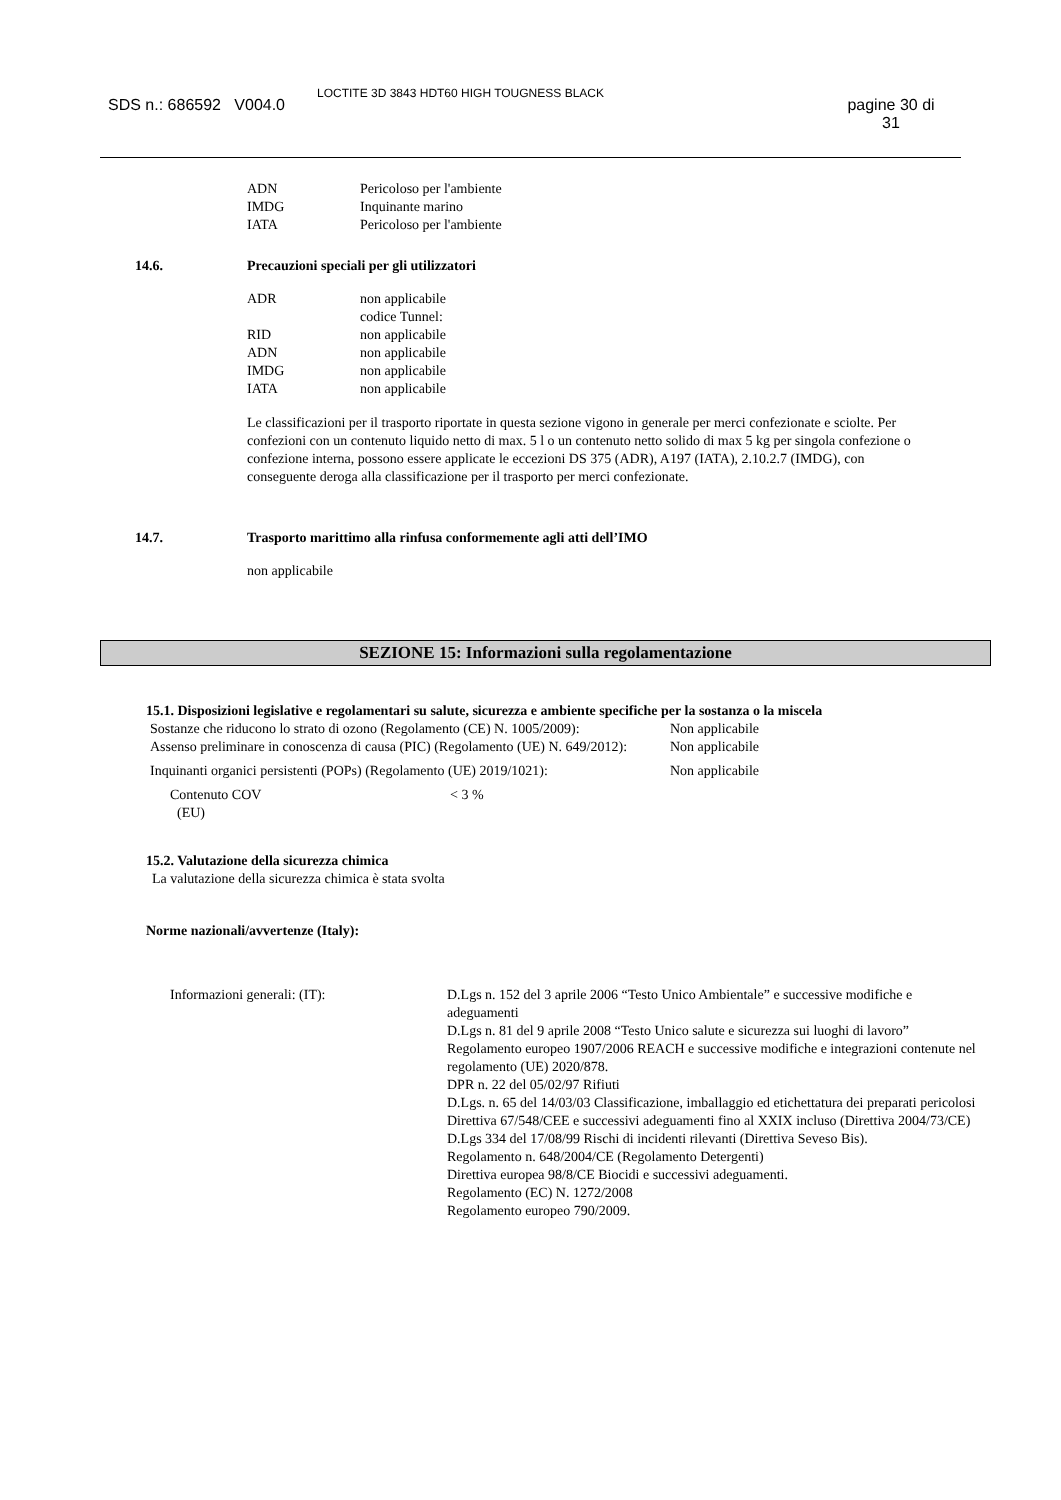SDS n.: 686592 V004.0
LOCTITE 3D 3843 HDT60 HIGH TOUGNESS BLACK
pagine 30 di 31
| ADN | Pericoloso per l'ambiente |
| IMDG | Inquinante marino |
| IATA | Pericoloso per l'ambiente |
14.6. Precauzioni speciali per gli utilizzatori
| ADR | non applicabile |
| | codice Tunnel: |
| RID | non applicabile |
| ADN | non applicabile |
| IMDG | non applicabile |
| IATA | non applicabile |
Le classificazioni per il trasporto riportate in questa sezione vigono in generale per merci confezionate e sciolte. Per confezioni con un contenuto liquido netto di max. 5 l o un contenuto netto solido di max 5 kg per singola confezione o confezione interna, possono essere applicate le eccezioni DS 375 (ADR), A197 (IATA), 2.10.2.7 (IMDG), con conseguente deroga alla classificazione per il trasporto per merci confezionate.
14.7. Trasporto marittimo alla rinfusa conformemente agli atti dell’IMO
non applicabile
SEZIONE 15: Informazioni sulla regolamentazione
15.1. Disposizioni legislative e regolamentari su salute, sicurezza e ambiente specifiche per la sostanza o la miscela
| Sostanze che riducono lo strato di ozono (Regolamento (CE) N. 1005/2009): | Non applicabile |
| Assenso preliminare in conoscenza di causa (PIC) (Regolamento (UE) N. 649/2012): | Non applicabile |
| Inquinanti organici persistenti (POPs) (Regolamento (UE) 2019/1021): | Non applicabile |
| Contenuto COV (EU) | < 3 % |
15.2. Valutazione della sicurezza chimica
La valutazione della sicurezza chimica è stata svolta
Norme nazionali/avvertenze (Italy):
| Informazioni generali: (IT): | D.Lgs n. 152 del 3 aprile 2006 “Testo Unico Ambientale” e successive modifiche e adeguamenti D.Lgs n. 81 del 9 aprile 2008 “Testo Unico salute e sicurezza sui luoghi di lavoro” Regolamento europeo 1907/2006 REACH e successive modifiche e integrazioni contenute nel regolamento (UE) 2020/878. DPR n. 22 del 05/02/97 Rifiuti D.Lgs. n. 65 del 14/03/03 Classificazione, imballaggio ed etichettatura dei preparati pericolosi Direttiva 67/548/CEE e successivi adeguamenti fino al XXIX incluso (Direttiva 2004/73/CE) D.Lgs 334 del 17/08/99 Rischi di incidenti rilevanti (Direttiva Seveso Bis). Regolamento n. 648/2004/CE (Regolamento Detergenti) Direttiva europea 98/8/CE Biocidi e successivi adeguamenti. Regolamento (EC) N. 1272/2008 Regolamento europeo 790/2009. |